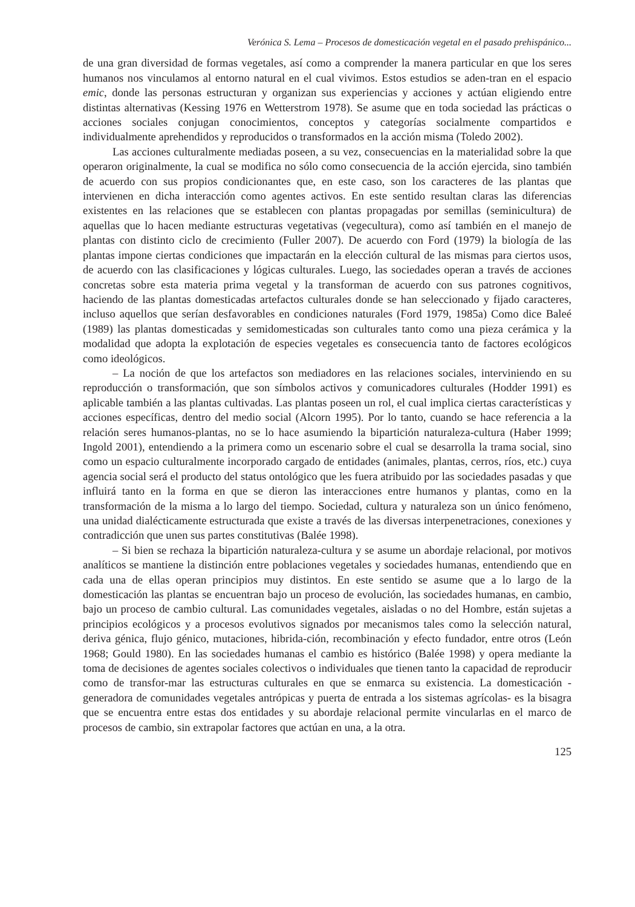Verónica S. Lema – Procesos de domesticación vegetal en el pasado prehispánico...
de una gran diversidad de formas vegetales, así como a comprender la manera particular en que los seres humanos nos vinculamos al entorno natural en el cual vivimos. Estos estudios se aden-tran en el espacio emic, donde las personas estructuran y organizan sus experiencias y acciones y actúan eligiendo entre distintas alternativas (Kessing 1976 en Wetterstrom 1978). Se asume que en toda sociedad las prácticas o acciones sociales conjugan conocimientos, conceptos y categorías socialmente compartidos e individualmente aprehendidos y reproducidos o transformados en la acción misma (Toledo 2002).
Las acciones culturalmente mediadas poseen, a su vez, consecuencias en la materialidad sobre la que operaron originalmente, la cual se modifica no sólo como consecuencia de la acción ejercida, sino también de acuerdo con sus propios condicionantes que, en este caso, son los caracteres de las plantas que intervienen en dicha interacción como agentes activos. En este sentido resultan claras las diferencias existentes en las relaciones que se establecen con plantas propagadas por semillas (seminicultura) de aquellas que lo hacen mediante estructuras vegetativas (vegecultura), como así también en el manejo de plantas con distinto ciclo de crecimiento (Fuller 2007). De acuerdo con Ford (1979) la biología de las plantas impone ciertas condiciones que impactarán en la elección cultural de las mismas para ciertos usos, de acuerdo con las clasificaciones y lógicas culturales. Luego, las sociedades operan a través de acciones concretas sobre esta materia prima vegetal y la transforman de acuerdo con sus patrones cognitivos, haciendo de las plantas domesticadas artefactos culturales donde se han seleccionado y fijado caracteres, incluso aquellos que serían desfavorables en condiciones naturales (Ford 1979, 1985a) Como dice Baleé (1989) las plantas domesticadas y semidomesticadas son culturales tanto como una pieza cerámica y la modalidad que adopta la explotación de especies vegetales es consecuencia tanto de factores ecológicos como ideológicos.
– La noción de que los artefactos son mediadores en las relaciones sociales, interviniendo en su reproducción o transformación, que son símbolos activos y comunicadores culturales (Hodder 1991) es aplicable también a las plantas cultivadas. Las plantas poseen un rol, el cual implica ciertas características y acciones específicas, dentro del medio social (Alcorn 1995). Por lo tanto, cuando se hace referencia a la relación seres humanos-plantas, no se lo hace asumiendo la bipartición naturaleza-cultura (Haber 1999; Ingold 2001), entendiendo a la primera como un escenario sobre el cual se desarrolla la trama social, sino como un espacio culturalmente incorporado cargado de entidades (animales, plantas, cerros, ríos, etc.) cuya agencia social será el producto del status ontológico que les fuera atribuido por las sociedades pasadas y que influirá tanto en la forma en que se dieron las interacciones entre humanos y plantas, como en la transformación de la misma a lo largo del tiempo. Sociedad, cultura y naturaleza son un único fenómeno, una unidad dialécticamente estructurada que existe a través de las diversas interpenetraciones, conexiones y contradicción que unen sus partes constitutivas (Balée 1998).
– Si bien se rechaza la bipartición naturaleza-cultura y se asume un abordaje relacional, por motivos analíticos se mantiene la distinción entre poblaciones vegetales y sociedades humanas, entendiendo que en cada una de ellas operan principios muy distintos. En este sentido se asume que a lo largo de la domesticación las plantas se encuentran bajo un proceso de evolución, las sociedades humanas, en cambio, bajo un proceso de cambio cultural. Las comunidades vegetales, aisladas o no del Hombre, están sujetas a principios ecológicos y a procesos evolutivos signados por mecanismos tales como la selección natural, deriva génica, flujo génico, mutaciones, hibrida-ción, recombinación y efecto fundador, entre otros (León 1968; Gould 1980). En las sociedades humanas el cambio es histórico (Balée 1998) y opera mediante la toma de decisiones de agentes sociales colectivos o individuales que tienen tanto la capacidad de reproducir como de transfor-mar las estructuras culturales en que se enmarca su existencia. La domesticación -generadora de comunidades vegetales antrópicas y puerta de entrada a los sistemas agrícolas- es la bisagra que se encuentra entre estas dos entidades y su abordaje relacional permite vincularlas en el marco de procesos de cambio, sin extrapolar factores que actúan en una, a la otra.
125